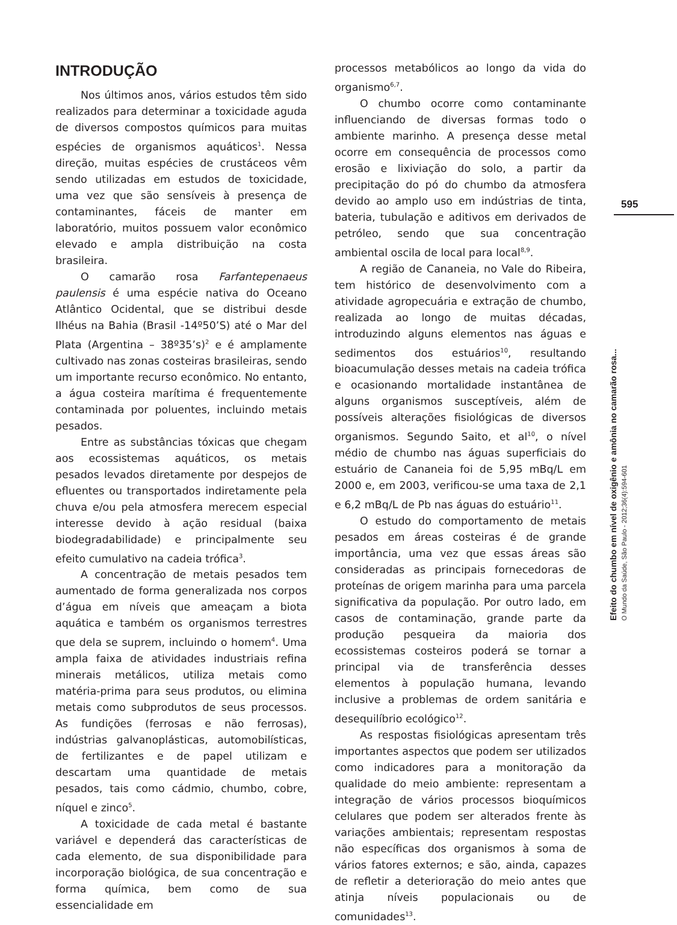INTRODUÇÃO
Nos últimos anos, vários estudos têm sido realizados para determinar a toxicidade aguda de diversos compostos químicos para muitas espécies de organismos aquáticos<sup>1</sup>. Nessa direção, muitas espécies de crustáceos vêm sendo utilizadas em estudos de toxicidade, uma vez que são sensíveis à presença de contaminantes, fáceis de manter em laboratório, muitos possuem valor econômico elevado e ampla distribuição na costa brasileira.
O camarão rosa Farfantepenaeus paulensis é uma espécie nativa do Oceano Atlântico Ocidental, que se distribui desde Ilhéus na Bahia (Brasil -14º50’S) até o Mar del Plata (Argentina – 38º35’s)<sup>2</sup> e é amplamente cultivado nas zonas costeiras brasileiras, sendo um importante recurso econômico. No entanto, a água costeira marítima é frequentemente contaminada por poluentes, incluindo metais pesados.
Entre as substâncias tóxicas que chegam aos ecossistemas aquáticos, os metais pesados levados diretamente por despejos de efluentes ou transportados indiretamente pela chuva e/ou pela atmosfera merecem especial interesse devido à ação residual (baixa biodegradabilidade) e principalmente seu efeito cumulativo na cadeia trófica<sup>3</sup>.
A concentração de metais pesados tem aumentado de forma generalizada nos corpos d’água em níveis que ameaçam a biota aquática e também os organismos terrestres que dela se suprem, incluindo o homem<sup>4</sup>. Uma ampla faixa de atividades industriais refina minerais metálicos, utiliza metais como matéria-prima para seus produtos, ou elimina metais como subprodutos de seus processos. As fundições (ferrosas e não ferrosas), indústrias galvanoplásticas, automobilísticas, de fertilizantes e de papel utilizam e descartam uma quantidade de metais pesados, tais como cádmio, chumbo, cobre, níquel e zinco<sup>5</sup>.
A toxicidade de cada metal é bastante variável e dependerá das características de cada elemento, de sua disponibilidade para incorporação biológica, de sua concentração e forma química, bem como de sua essencialidade em
processos metabólicos ao longo da vida do organismo<sup>6,7</sup>.
O chumbo ocorre como contaminante influenciando de diversas formas todo o ambiente marinho. A presença desse metal ocorre em consequência de processos como erosão e lixiviação do solo, a partir da precipitação do pó do chumbo da atmosfera devido ao amplo uso em indústrias de tinta, bateria, tubulação e aditivos em derivados de petróleo, sendo que sua concentração ambiental oscila de local para local<sup>8,9</sup>.
A região de Cananeia, no Vale do Ribeira, tem histórico de desenvolvimento com a atividade agropecuária e extração de chumbo, realizada ao longo de muitas décadas, introduzindo alguns elementos nas águas e sedimentos dos estuários<sup>10</sup>, resultando bioacumulação desses metais na cadeia trófica e ocasionando mortalidade instantânea de alguns organismos susceptíveis, além de possíveis alterações fisiológicas de diversos organismos. Segundo Saito, et al<sup>10</sup>, o nível médio de chumbo nas águas superficiais do estuário de Cananeia foi de 5,95 mBq/L em 2000 e, em 2003, verificou-se uma taxa de 2,1 e 6,2 mBq/L de Pb nas águas do estuário<sup>11</sup>.
O estudo do comportamento de metais pesados em áreas costeiras é de grande importância, uma vez que essas áreas são consideradas as principais fornecedoras de proteínas de origem marinha para uma parcela significativa da população. Por outro lado, em casos de contaminação, grande parte da produção pesqueira da maioria dos ecossistemas costeiros poderá se tornar a principal via de transferência desses elementos à população humana, levando inclusive a problemas de ordem sanitária e desequilíbrio ecológico<sup>12</sup>.
As respostas fisiológicas apresentam três importantes aspectos que podem ser utilizados como indicadores para a monitoração da qualidade do meio ambiente: representam a integração de vários processos bioquímicos celulares que podem ser alterados frente às variações ambientais; representam respostas não específicas dos organismos à soma de vários fatores externos; e são, ainda, capazes de refletir a deterioração do meio antes que atinja níveis populacionais ou de comunidades<sup>13</sup>.
595
Efeito do chumbo em nível de oxigênio e amônia no camarão rosa...
O Mundo da Saúde, São Paulo - 2012;36(4):594-601